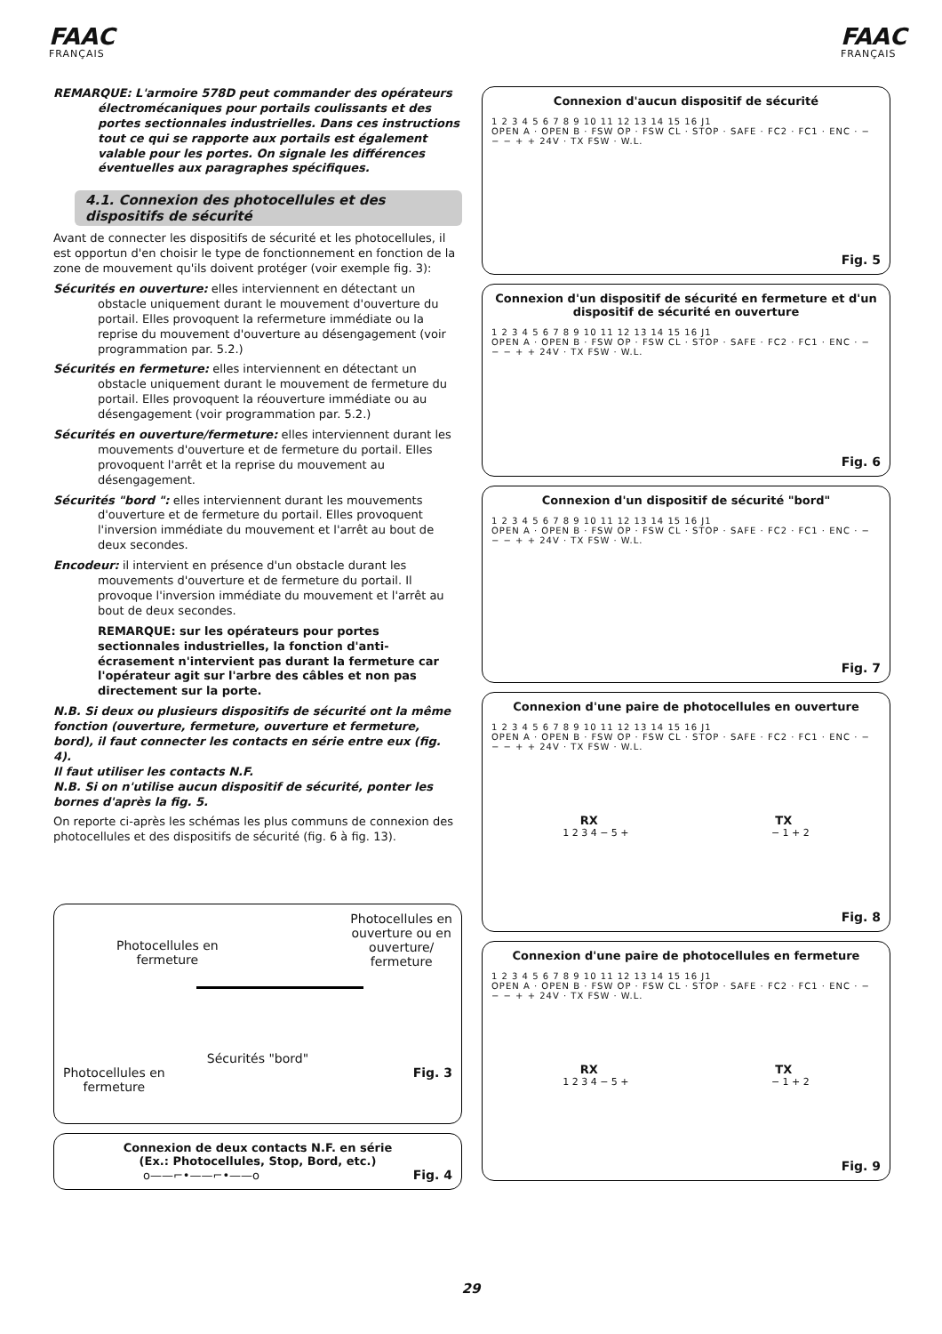FAAC
FRANÇAIS
FAAC
FRANÇAIS
REMARQUE: L'armoire 578D peut commander des opérateurs électromécaniques pour portails coulissants et des portes sectionnales industrielles. Dans ces instructions tout ce qui se rapporte aux portails est également valable pour les portes. On signale les différences éventuelles aux paragraphes spécifiques.
4.1. Connexion des photocellules et des dispositifs de sécurité
Avant de connecter les dispositifs de sécurité et les photocellules, il est opportun d'en choisir le type de fonctionnement en fonction de la zone de mouvement qu'ils doivent protéger (voir exemple fig. 3):
Sécurités en ouverture: elles interviennent en détectant un obstacle uniquement durant le mouvement d'ouverture du portail. Elles provoquent la refermeture immédiate ou la reprise du mouvement d'ouverture au désengagement (voir programmation par. 5.2.)
Sécurités en fermeture: elles interviennent en détectant un obstacle uniquement durant le mouvement de fermeture du portail. Elles provoquent la réouverture immédiate ou au désengagement (voir programmation par. 5.2.)
Sécurités en ouverture/fermeture: elles interviennent durant les mouvements d'ouverture et de fermeture du portail. Elles provoquent l'arrêt et la reprise du mouvement au désengagement.
Sécurités "bord ": elles interviennent durant les mouvements d'ouverture et de fermeture du portail. Elles provoquent l'inversion immédiate du mouvement et l'arrêt au bout de deux secondes.
Encodeur: il intervient en présence d'un obstacle durant les mouvements d'ouverture et de fermeture du portail. Il provoque l'inversion immédiate du mouvement et l'arrêt au bout de deux secondes.
REMARQUE: sur les opérateurs pour portes sectionnales industrielles, la fonction d'anti-écrasement n'intervient pas durant la fermeture car l'opérateur agit sur l'arbre des câbles et non pas directement sur la porte.
N.B. Si deux ou plusieurs dispositifs de sécurité ont la même fonction (ouverture, fermeture, ouverture et fermeture, bord), il faut connecter les contacts en série entre eux (fig. 4).
Il faut utiliser les contacts N.F.
N.B. Si on n'utilise aucun dispositif de sécurité, ponter les bornes d'après la fig. 5.
On reporte ci-après les schémas les plus communs de connexion des photocellules et des dispositifs de sécurité (fig. 6 à fig. 13).
Photocellules en
fermeture
Photocellules en
ouverture ou en
ouverture/
fermeture
Sécurités "bord"
Photocellules en
fermeture
Fig. 3
Connexion de deux contacts N.F. en série
(Ex.: Photocellules, Stop, Bord, etc.)
o——⌐•——⌐•——o Fig. 4
Connexion d'aucun dispositif de sécurité
1 2 3 4 5 6 7 8 9 10 11 12 13 14 15 16 J1
OPEN A · OPEN B · FSW OP · FSW CL · STOP · SAFE · FC2 · FC1 · ENC · − − − + + 24V · TX FSW · W.L.
Fig. 5
Connexion d'un dispositif de sécurité en fermeture et d'un dispositif de sécurité en ouverture
1 2 3 4 5 6 7 8 9 10 11 12 13 14 15 16 J1
OPEN A · OPEN B · FSW OP · FSW CL · STOP · SAFE · FC2 · FC1 · ENC · − − − + + 24V · TX FSW · W.L.
Fig. 6
Connexion d'un dispositif de sécurité "bord"
1 2 3 4 5 6 7 8 9 10 11 12 13 14 15 16 J1
OPEN A · OPEN B · FSW OP · FSW CL · STOP · SAFE · FC2 · FC1 · ENC · − − − + + 24V · TX FSW · W.L.
Fig. 7
Connexion d'une paire de photocellules en ouverture
1 2 3 4 5 6 7 8 9 10 11 12 13 14 15 16 J1
OPEN A · OPEN B · FSW OP · FSW CL · STOP · SAFE · FC2 · FC1 · ENC · − − − + + 24V · TX FSW · W.L.
RX TX
1 2 3 4 − 5 + − 1 + 2
Fig. 8
Connexion d'une paire de photocellules en fermeture
1 2 3 4 5 6 7 8 9 10 11 12 13 14 15 16 J1
OPEN A · OPEN B · FSW OP · FSW CL · STOP · SAFE · FC2 · FC1 · ENC · − − − + + 24V · TX FSW · W.L.
RX TX
1 2 3 4 − 5 + − 1 + 2
Fig. 9
29